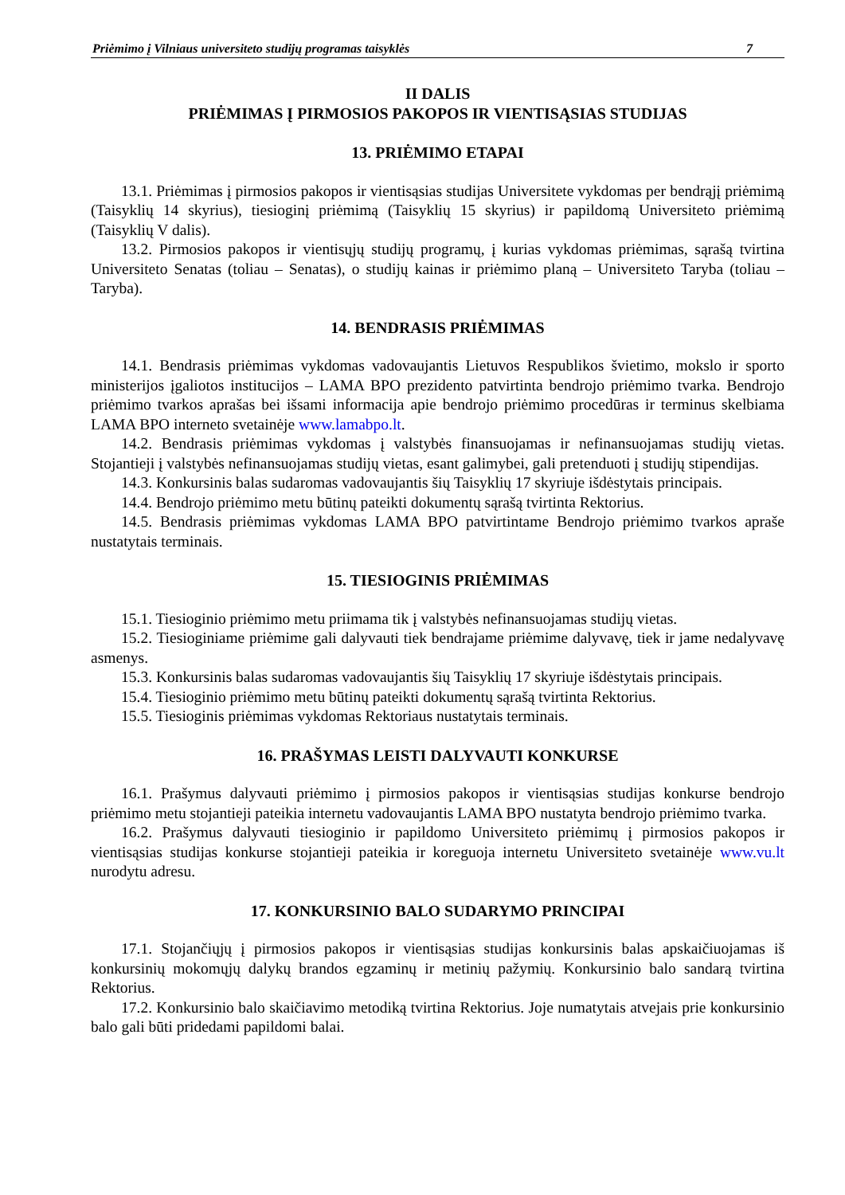Priėmimo į Vilniaus universiteto studijų programas taisyklės 7
II DALIS
PRIĖMIMAS Į PIRMOSIOS PAKOPOS IR VIENTISĄSIAS STUDIJAS
13. PRIĖMIMO ETAPAI
13.1. Priėmimas į pirmosios pakopos ir vientisąsias studijas Universitete vykdomas per bendrąjį priėmimą (Taisyklių 14 skyrius), tiesioginį priėmimą (Taisyklių 15 skyrius) ir papildomą Universiteto priėmimą (Taisyklių V dalis).
13.2. Pirmosios pakopos ir vientisųjų studijų programų, į kurias vykdomas priėmimas, sąrašą tvirtina Universiteto Senatas (toliau – Senatas), o studijų kainas ir priėmimo planą – Universiteto Taryba (toliau – Taryba).
14. BENDRASIS PRIĖMIMAS
14.1. Bendrasis priėmimas vykdomas vadovaujantis Lietuvos Respublikos švietimo, mokslo ir sporto ministerijos įgaliotos institucijos – LAMA BPO prezidento patvirtinta bendrojo priėmimo tvarka. Bendrojo priėmimo tvarkos aprašas bei išsami informacija apie bendrojo priėmimo procedūras ir terminus skelbiama LAMA BPO interneto svetainėje www.lamabpo.lt.
14.2. Bendrasis priėmimas vykdomas į valstybės finansuojamas ir nefinansuojamas studijų vietas. Stojantieji į valstybės nefinansuojamas studijų vietas, esant galimybei, gali pretenduoti į studijų stipendijas.
14.3. Konkursinis balas sudaromas vadovaujantis šių Taisyklių 17 skyriuje išdėstytais principais.
14.4. Bendrojo priėmimo metu būtinų pateikti dokumentų sąrašą tvirtinta Rektorius.
14.5. Bendrasis priėmimas vykdomas LAMA BPO patvirtintame Bendrojo priėmimo tvarkos apraše nustatytais terminais.
15. TIESIOGINIS PRIĖMIMAS
15.1. Tiesioginio priėmimo metu priimama tik į valstybės nefinansuojamas studijų vietas.
15.2. Tiesioginiame priėmime gali dalyvauti tiek bendrajame priėmime dalyvavę, tiek ir jame nedalyvavę asmenys.
15.3. Konkursinis balas sudaromas vadovaujantis šių Taisyklių 17 skyriuje išdėstytais principais.
15.4. Tiesioginio priėmimo metu būtinų pateikti dokumentų sąrašą tvirtinta Rektorius.
15.5. Tiesioginis priėmimas vykdomas Rektoriaus nustatytais terminais.
16. PRAŠYMAS LEISTI DALYVAUTI KONKURSE
16.1. Prašymus dalyvauti priėmimo į pirmosios pakopos ir vientisąsias studijas konkurse bendrojo priėmimo metu stojantieji pateikia internetu vadovaujantis LAMA BPO nustatyta bendrojo priėmimo tvarka.
16.2. Prašymus dalyvauti tiesioginio ir papildomo Universiteto priėmimų į pirmosios pakopos ir vientisąsias studijas konkurse stojantieji pateikia ir koreguoja internetu Universiteto svetainėje www.vu.lt nurodytu adresu.
17. KONKURSINIO BALO SUDARYMO PRINCIPAI
17.1. Stojančiųjų į pirmosios pakopos ir vientisąsias studijas konkursinis balas apskaičiuojamas iš konkursinių mokomųjų dalykų brandos egzaminų ir metinių pažymių. Konkursinio balo sandarą tvirtina Rektorius.
17.2. Konkursinio balo skaičiavimo metodiką tvirtina Rektorius. Joje numatytais atvejais prie konkursinio balo gali būti pridedami papildomi balai.